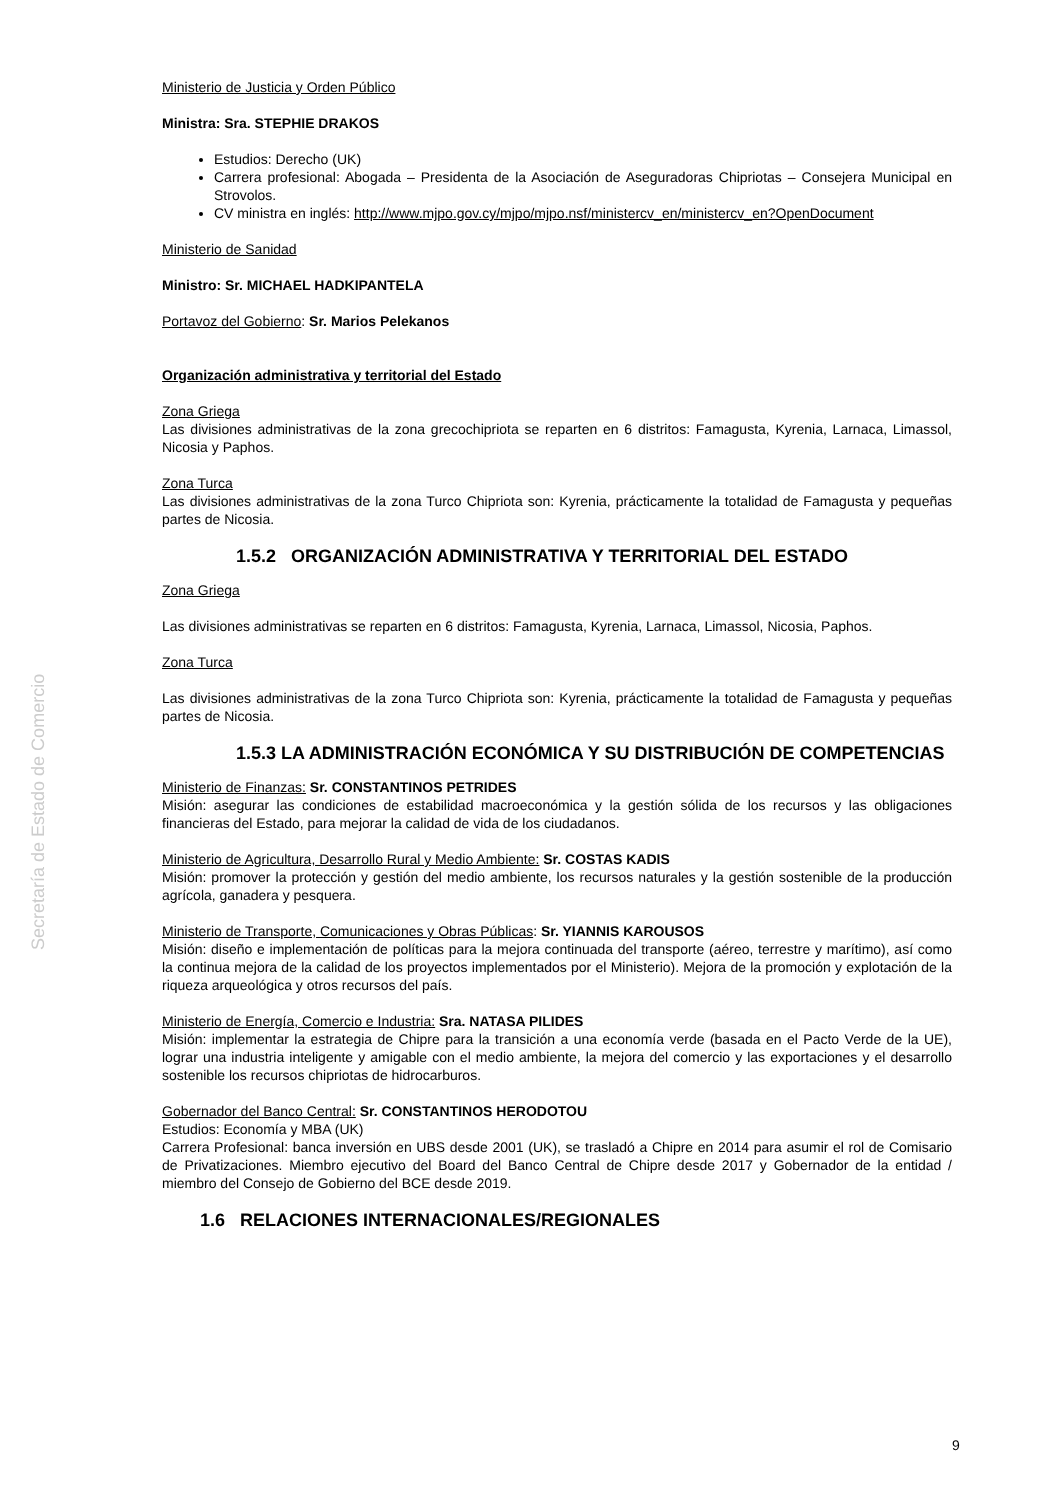Secretaría de Estado de Comercio
Ministerio de Justicia y Orden Público
Ministra: Sra. STEPHIE DRAKOS
Estudios: Derecho (UK)
Carrera profesional: Abogada – Presidenta de la Asociación de Aseguradoras Chipriotas – Consejera Municipal en Strovolos.
CV ministra en inglés: http://www.mjpo.gov.cy/mjpo/mjpo.nsf/ministercv_en/ministercv_en?OpenDocument
Ministerio de Sanidad
Ministro: Sr. MICHAEL HADKIPANTELA
Portavoz del Gobierno: Sr. Marios Pelekanos
Organización administrativa y territorial del Estado
Zona Griega
Las divisiones administrativas de la zona grecochipriota se reparten en 6 distritos: Famagusta, Kyrenia, Larnaca, Limassol, Nicosia y Paphos.
Zona Turca
Las divisiones administrativas de la zona Turco Chipriota son: Kyrenia, prácticamente la totalidad de Famagusta y pequeñas partes de Nicosia.
1.5.2 ORGANIZACIÓN ADMINISTRATIVA Y TERRITORIAL DEL ESTADO
Zona Griega
Las divisiones administrativas se reparten en 6 distritos: Famagusta, Kyrenia, Larnaca, Limassol, Nicosia, Paphos.
Zona Turca
Las divisiones administrativas de la zona Turco Chipriota son: Kyrenia, prácticamente la totalidad de Famagusta y pequeñas partes de Nicosia.
1.5.3 LA ADMINISTRACIÓN ECONÓMICA Y SU DISTRIBUCIÓN DE COMPETENCIAS
Ministerio de Finanzas: Sr. CONSTANTINOS PETRIDES
Misión: asegurar las condiciones de estabilidad macroeconómica y la gestión sólida de los recursos y las obligaciones financieras del Estado, para mejorar la calidad de vida de los ciudadanos.
Ministerio de Agricultura, Desarrollo Rural y Medio Ambiente: Sr. COSTAS KADIS
Misión: promover la protección y gestión del medio ambiente, los recursos naturales y la gestión sostenible de la producción agrícola, ganadera y pesquera.
Ministerio de Transporte, Comunicaciones y Obras Públicas: Sr. YIANNIS KAROUSOS
Misión: diseño e implementación de políticas para la mejora continuada del transporte (aéreo, terrestre y marítimo), así como la continua mejora de la calidad de los proyectos implementados por el Ministerio). Mejora de la promoción y explotación de la riqueza arqueológica y otros recursos del país.
Ministerio de Energía, Comercio e Industria: Sra. NATASA PILIDES
Misión: implementar la estrategia de Chipre para la transición a una economía verde (basada en el Pacto Verde de la UE), lograr una industria inteligente y amigable con el medio ambiente, la mejora del comercio y las exportaciones y el desarrollo sostenible los recursos chipriotas de hidrocarburos.
Gobernador del Banco Central: Sr. CONSTANTINOS HERODOTOU
Estudios: Economía y MBA (UK)
Carrera Profesional: banca inversión en UBS desde 2001 (UK), se trasladó a Chipre en 2014 para asumir el rol de Comisario de Privatizaciones. Miembro ejecutivo del Board del Banco Central de Chipre desde 2017 y Gobernador de la entidad / miembro del Consejo de Gobierno del BCE desde 2019.
1.6 RELACIONES INTERNACIONALES/REGIONALES
9